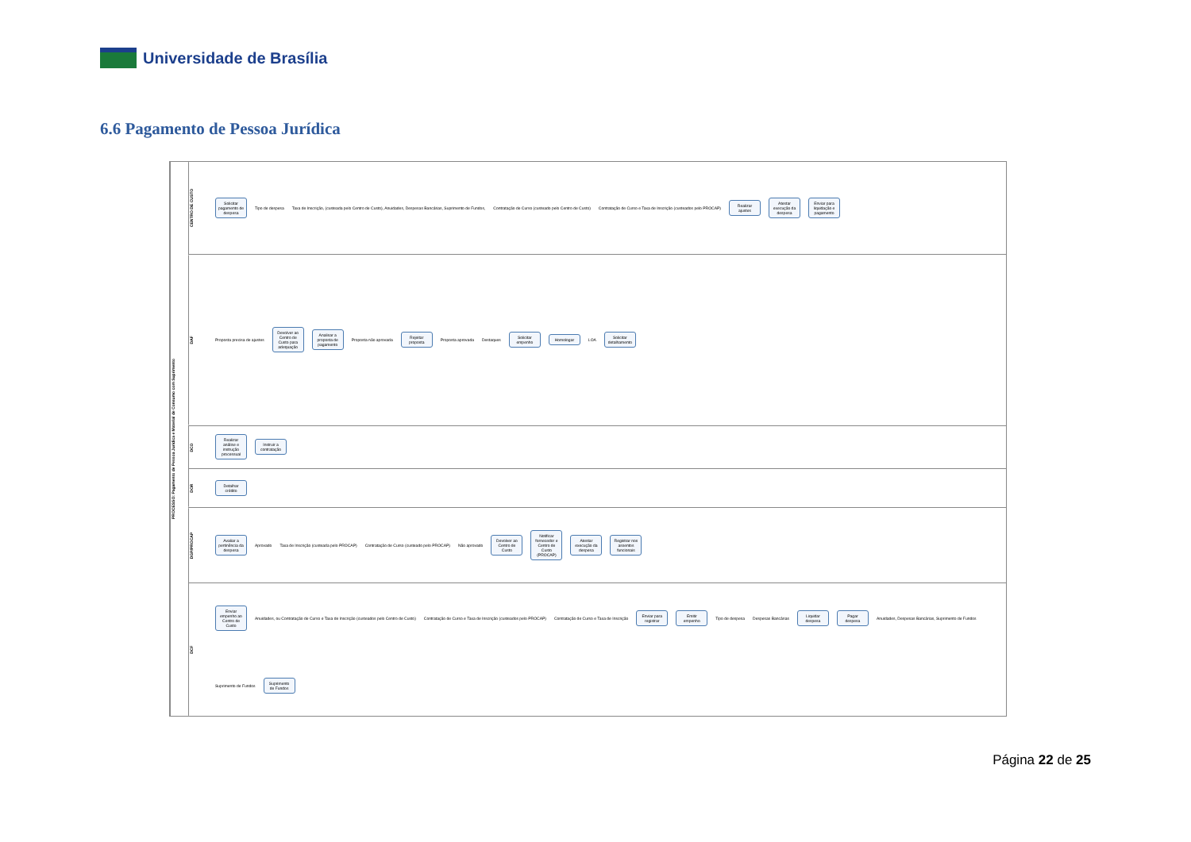Universidade de Brasília
6.6 Pagamento de Pessoa Jurídica
PROCESSO: Pagamento de Pessoa Jurídica e Material de Consumo com Suprimento
CENTRO DE CUSTO
Solicitar pagamento de despesa Tipo de despesa Taxa de Inscrição, (custeada pelo Centro de Custo), Anuidades, Despesas Bancárias, Suprimento de Fundos, Contratação de Curso (custeado pelo Centro de Custo) Contratação de Curso e Taxa de Inscrição (custeados pelo PROCAP) Realizar ajustes Atestar execução da despesa Enviar para liquidação e pagamento
DAF
Proposta precisa de ajustes Devolver ao Centro de Custo para adequação Analisar a proposta de pagamento Proposta não aprovada Rejeitar proposta Proposta aprovada Destaques Solicitar empenho Homologar LOA Solicitar detalhamento
DCO
Realizar análise e instrução processual Instruir a contratação
DOR
Detalhar crédito
DGP/PROCAP
Avaliar a pertinência da despesa Aprovado Taxa de Inscrição (custeada pelo PROCAP) Contratação de Curso (custeado pelo PROCAP) Não aprovado Devolver ao Centro de Custo Notificar fornecedor e Centro de Custo (PROCAP) Atestar execução da despesa Registrar nos assentos funcionais
DCF
Enviar empenho ao Centro de Custo Anuidades, ou Contratação de Curso e Taxa de Inscrição (custeados pelo Centro de Custo) Contratação de Curso e Taxa de Inscrição (custeados pelo PROCAP) Contratação de Curso e Taxa de Inscrição Enviar para registrar Emitir empenho Tipo de despesa Despesas Bancárias Liquidar despesa Pagar despesa Anuidades, Despesas Bancárias, Suprimento de Fundos Suprimento de Fundos Suprimento de Fundos
Página 22 de 25